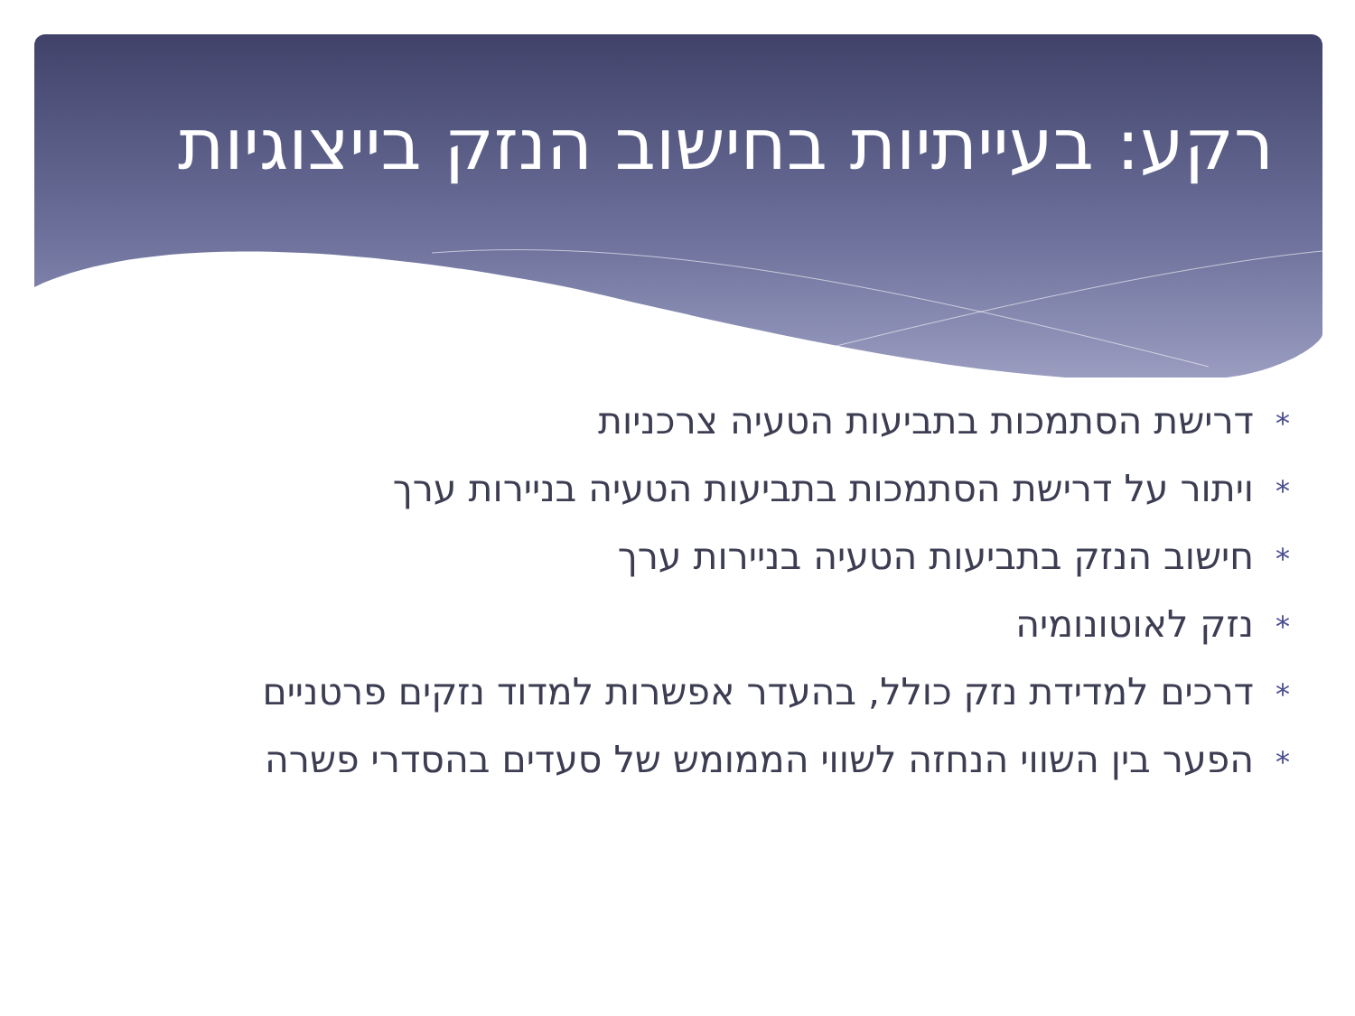רקע: בעייתיות בחישוב הנזק בייצוגיות
*דרישת הסתמכות בתביעות הטעיה צרכניות
*ויתור על דרישת הסתמכות בתביעות הטעיה בניירות ערך
*חישוב הנזק בתביעות הטעיה בניירות ערך
*נזק לאוטונומיה
*דרכים למדידת נזק כולל, בהעדר אפשרות למדוד נזקים פרטניים
*הפער בין השווי הנחזה לשווי הממומש של סעדים בהסדרי פשרה